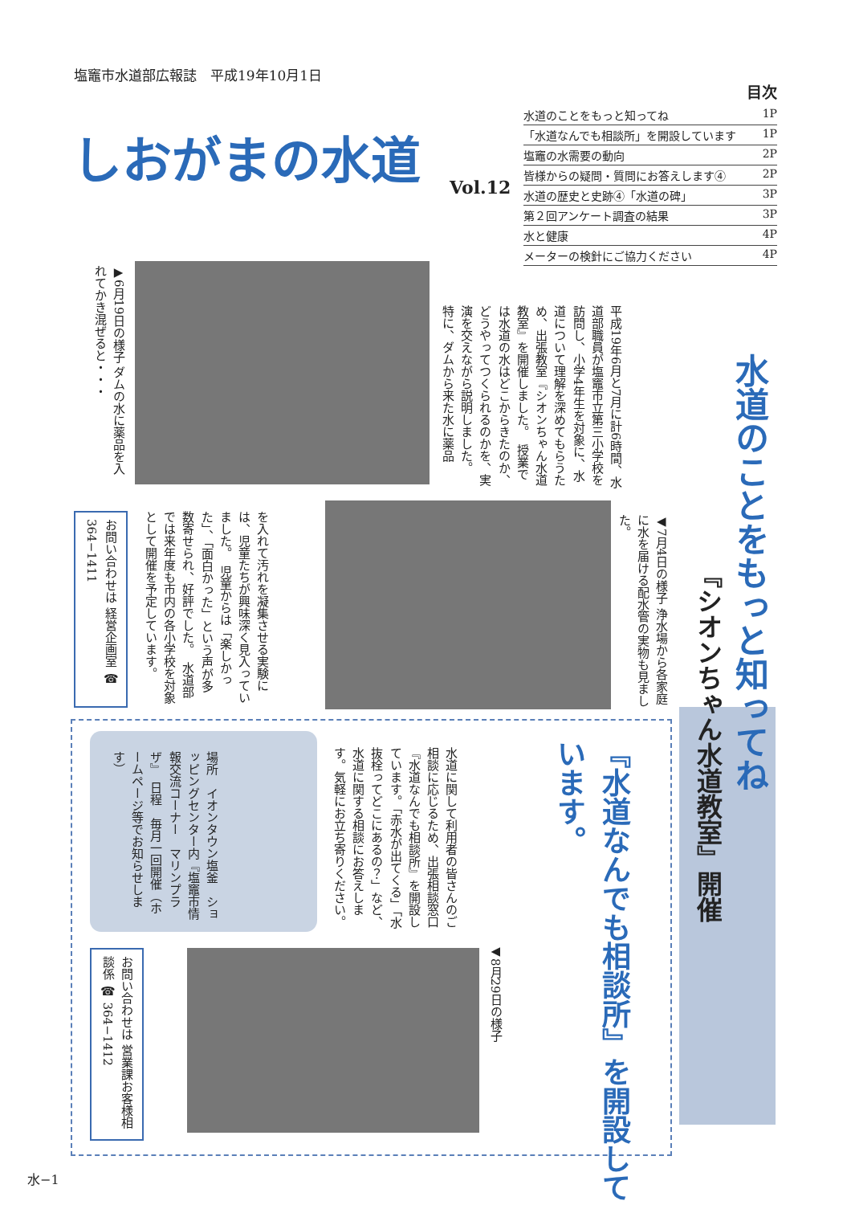塩竈市水道部広報誌　平成19年10月1日
しおがまの水道
Vol.12
目次
水道のことをもっと知ってね 1P
「水道なんでも相談所」を開設しています 1P
塩竈の水需要の動向 2P
皆様からの疑問・質問にお答えします④ 2P
水道の歴史と史跡④「水道の碑」 3P
第２回アンケート調査の結果 3P
水と健康 4P
メーターの検針にご協力ください 4P
水道のことをもっと知ってね
『シオンちゃん水道教室』開催
平成19年6月と7月に計6時間、水道部職員が塩竈市立第三小学校を訪問し、小学4年生を対象に、水道について理解を深めてもらうため、出張教室『シオンちゃん水道教室』を開催しました。　授業では水道の水はどこからきたのか、どうやってつくられるのかを、実演を交えながら説明しました。　特に、ダムから来た水に薬品
▶6月19日の様子 ダムの水に薬品を入れてかき混ぜると・・・
◀7月4日の様子 浄水場から各家庭に水を届ける配水管の実物も見ました。
を入れて汚れを凝集させる実験には、児童たちが興味深く見入っていました。　児童からは「楽しかった」、「面白かった」という声が多数寄せられ、好評でした。　水道部では来年度も市内の各小学校を対象として開催を予定しています。
お問い合わせは 経営企画室 ☎ 364−1411
『水道なんでも相談所』を開設しています。
水道に関して利用者の皆さんのご相談に応じるため、出張相談窓口『水道なんでも相談所』を開設しています。「赤水が出てくる」「水抜栓ってどこにあるの？」など、水道に関する相談にお答えします。気軽にお立ち寄りください。
場所　イオンタウン塩釜　ショッピングセンター内『塩竈市情報交流コーナー　マリンプラザ』　日程　毎月一回開催（ホームページ等でお知らせします）
◀8月29日の様子
お問い合わせは 営業課お客様相談係 ☎ 364−1412
水−1